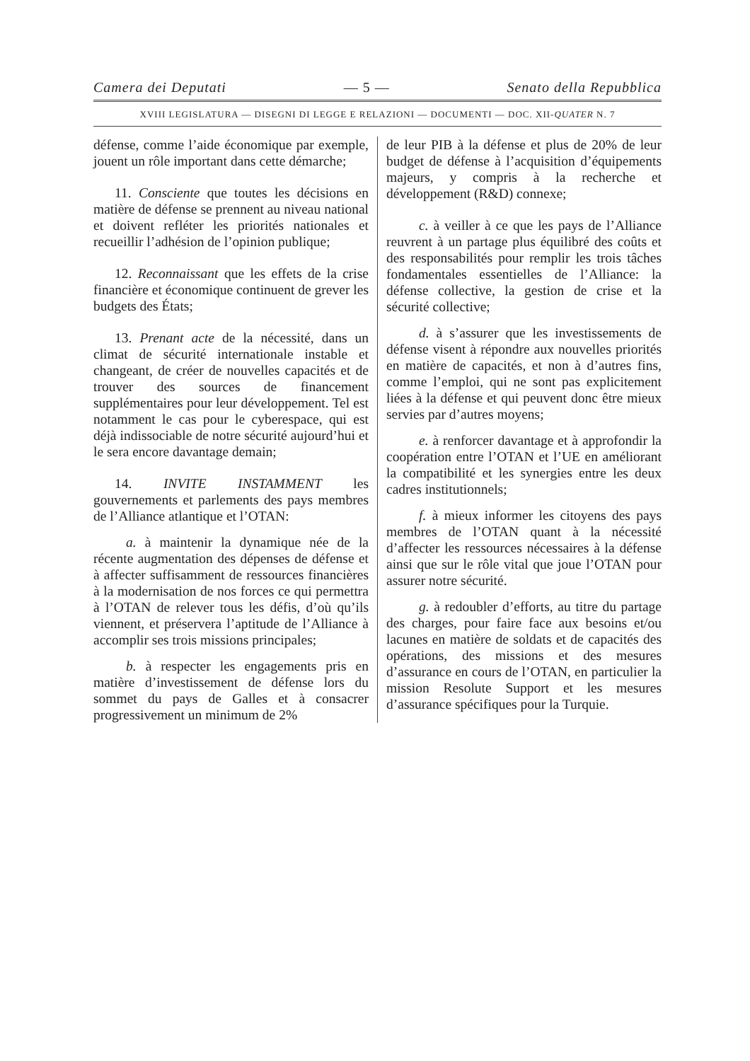Camera dei Deputati — 5 — Senato della Repubblica
XVIII LEGISLATURA — DISEGNI DI LEGGE E RELAZIONI — DOCUMENTI — DOC. XII-QUATER N. 7
défense, comme l’aide économique par exemple, jouent un rôle important dans cette démarche;
11. Consciente que toutes les décisions en matière de défense se prennent au niveau national et doivent refléter les priorités nationales et recueillir l’adhésion de l’opinion publique;
12. Reconnaissant que les effets de la crise financière et économique continuent de grever les budgets des États;
13. Prenant acte de la nécessité, dans un climat de sécurité internationale instable et changeant, de créer de nouvelles capacités et de trouver des sources de financement supplémentaires pour leur développement. Tel est notamment le cas pour le cyberespace, qui est déjà indissociable de notre sécurité aujourd’hui et le sera encore davantage demain;
14. INVITE INSTAMMENT les gouvernements et parlements des pays membres de l’Alliance atlantique et l’OTAN:
a. à maintenir la dynamique née de la récente augmentation des dépenses de défense et à affecter suffisamment de ressources financières à la modernisation de nos forces ce qui permettra à l’OTAN de relever tous les défis, d’où qu’ils viennent, et préservera l’aptitude de l’Alliance à accomplir ses trois missions principales;
b. à respecter les engagements pris en matière d’investissement de défense lors du sommet du pays de Galles et à consacrer progressivement un minimum de 2%
de leur PIB à la défense et plus de 20% de leur budget de défense à l’acquisition d’équipements majeurs, y compris à la recherche et développement (R&D) connexe;
c. à veiller à ce que les pays de l’Alliance reuvrent à un partage plus équilibré des coûts et des responsabilités pour remplir les trois tâches fondamentales essentielles de l’Alliance: la défense collective, la gestion de crise et la sécurité collective;
d. à s’assurer que les investissements de défense visent à répondre aux nouvelles priorités en matière de capacités, et non à d’autres fins, comme l’emploi, qui ne sont pas explicitement liées à la défense et qui peuvent donc être mieux servies par d’autres moyens;
e. à renforcer davantage et à approfondir la coopération entre l’OTAN et l’UE en améliorant la compatibilité et les synergies entre les deux cadres institutionnels;
f. à mieux informer les citoyens des pays membres de l’OTAN quant à la nécessité d’affecter les ressources nécessaires à la défense ainsi que sur le rôle vital que joue l’OTAN pour assurer notre sécurité.
g. à redoubler d’efforts, au titre du partage des charges, pour faire face aux besoins et/ou lacunes en matière de soldats et de capacités des opérations, des missions et des mesures d’assurance en cours de l’OTAN, en particulier la mission Resolute Support et les mesures d’assurance spécifiques pour la Turquie.